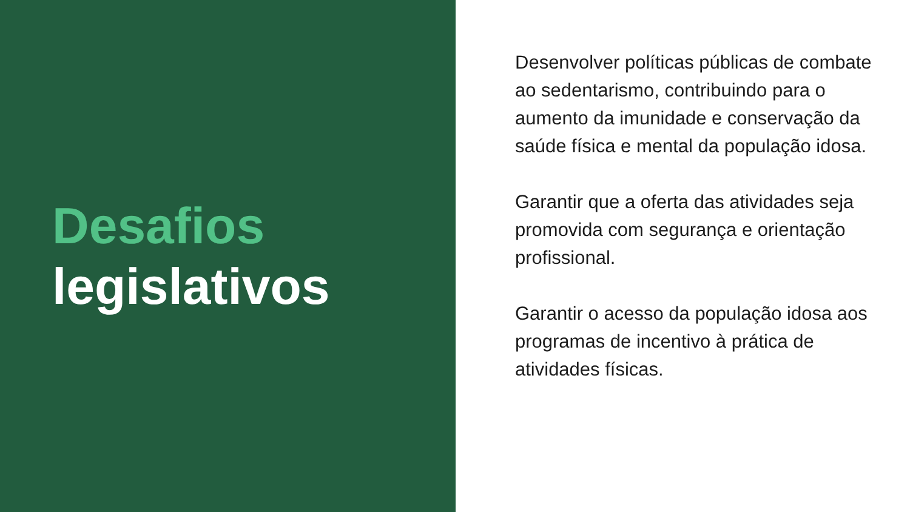Desafios
legislativos
Desenvolver políticas públicas de combate ao sedentarismo, contribuindo para o aumento da imunidade e conservação da saúde física e mental da população idosa.
Garantir que a oferta das atividades seja promovida com segurança e orientação profissional.
Garantir o acesso da população idosa aos programas de incentivo à prática de atividades físicas.